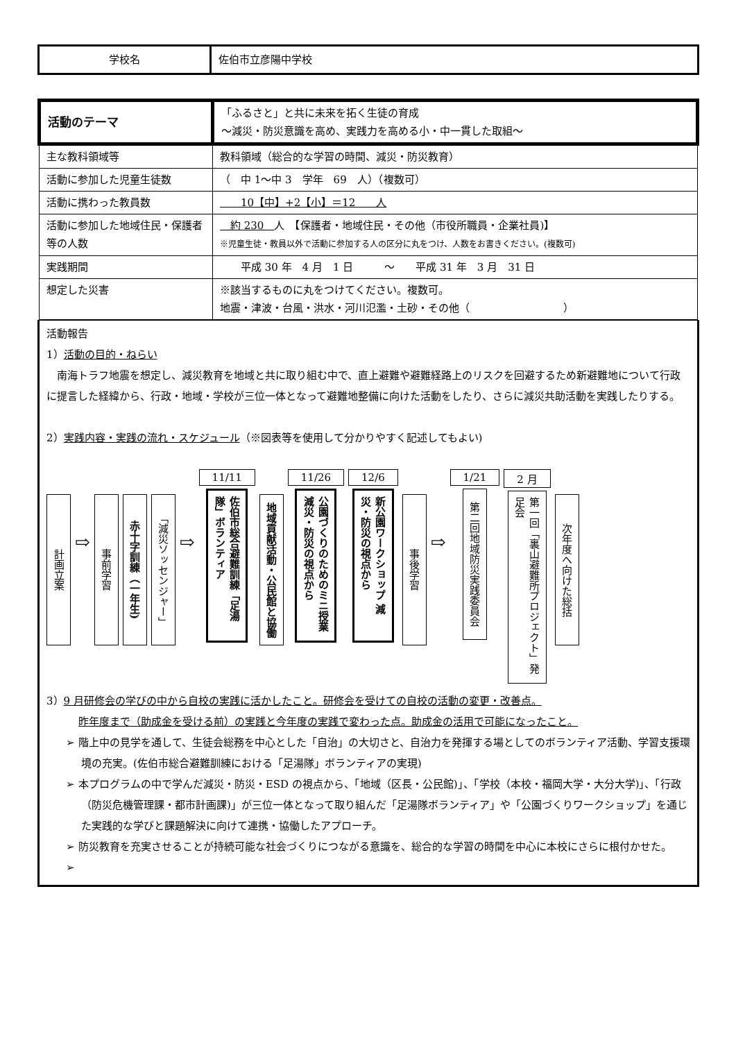| 学校名 | 佐伯市立彦陽中学校 |
| 活動のテーマ | 「ふるさと」と共に未来を拓く生徒の育成 ～減災・防災意識を高め、実践力を高める小・中一貫した取組～ |
| 主な教科領域等 | 教科領域（総合的な学習の時間、減災・防災教育） |
| 活動に参加した児童生徒数 | （ 中 1～中 3 学年 69 人）（複数可） |
| 活動に携わった教員数 | 10【中】+2【小】＝12 人 |
| 活動に参加した地域住民・保護者等の人数 | 約 230 人 【保護者・地域住民・その他（市役所職員・企業社員)】 ※児童生徒・教員以外で活動に参加する人の区分に丸をつけ、人数をお書きください。(複数可) |
| 実践期間 | 平成 30 年 4 月 1 日 ～ 平成 31 年 3 月 31 日 |
| 想定した災害 | ※該当するものに丸をつけてください。複数可。 地震・津波・台風・洪水・河川氾濫・土砂・その他（ ） |
活動報告
1）活動の目的・ねらい
　南海トラフ地震を想定し、減災教育を地域と共に取り組む中で、直上避難や避難経路上のリスクを回避するため新避難地について行政に提言した経緯から、行政・地域・学校が三位一体となって避難地整備に向けた活動をしたり、さらに減災共助活動を実践したりする。
2）実践内容・実践の流れ・スケジュール（※図表等を使用して分かりやすく記述してもよい)
計画立案
⇨
事前学習
赤十字訓練（一年生)
「減災ソッセンジャー」
⇨
11/11
佐伯市総合避難訓練「足湯隊」ボランティア
地域貢献活動・公民館と協働
11/26
公園づくりのためのミニ授業 減災・防災の視点から
12/6
新公園ワークショップ 減災・防災の視点から
事後学習
⇨
1/21
第二回地域防災実践委員会
2 月
第一回「裏山避難所プロジェクト」発足会
次年度へ向けた総括
3）9 月研修会の学びの中から自校の実践に活かしたこと。研修会を受けての自校の活動の変更・改善点。
昨年度まで（助成金を受ける前）の実践と今年度の実践で変わった点。助成金の活用で可能になったこと。
➢ 階上中の見学を通して、生徒会総務を中心とした「自治」の大切さと、自治力を発揮する場としてのボランティア活動、学習支援環境の充実。(佐伯市総合避難訓練における「足湯隊」ボランティアの実現)
➢ 本プログラムの中で学んだ減災・防災・ESD の視点から、「地域（区長・公民館)」、「学校（本校・福岡大学・大分大学)」、「行政（防災危機管理課・都市計画課)」が三位一体となって取り組んだ「足湯隊ボランティア」や「公園づくりワークショップ」を通じた実践的な学びと課題解決に向けて連携・協働したアプローチ。
➢ 防災教育を充実させることが持続可能な社会づくりにつながる意識を、総合的な学習の時間を中心に本校にさらに根付かせた。
➢